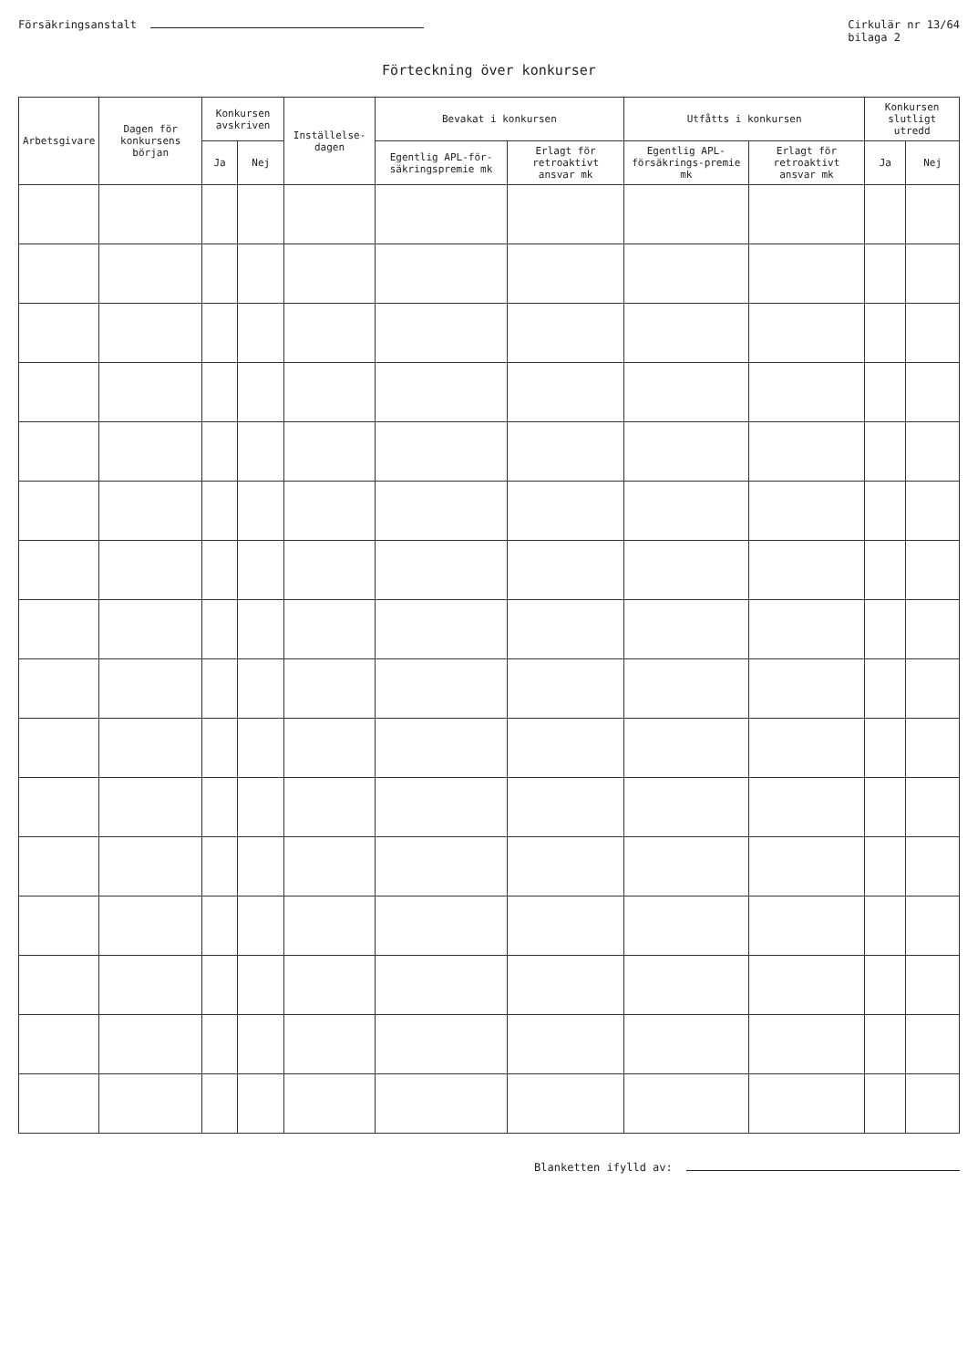Försäkringsanstalt Cirkulär nr 13/64
bilaga 2
Förteckning över konkurser
| Arbetsgivare | Dagen för konkursens början | Konkursen avskriven | | Inställelse-dagen | Bevakat i konkursen | | Utfåtts i konkursen | | Konkursen slutligt utredd | |
| --- | --- | --- | --- | --- | --- | --- | --- | --- | --- | --- |
| | | Ja | Nej | | Egentlig APL-för-säkringspremie mk | Erlagt för retroaktivt ansvar mk | Egentlig APL-försäkrings-premie mk | Erlagt för retroaktivt ansvar mk | Ja | Nej |
Blanketten ifylld av: